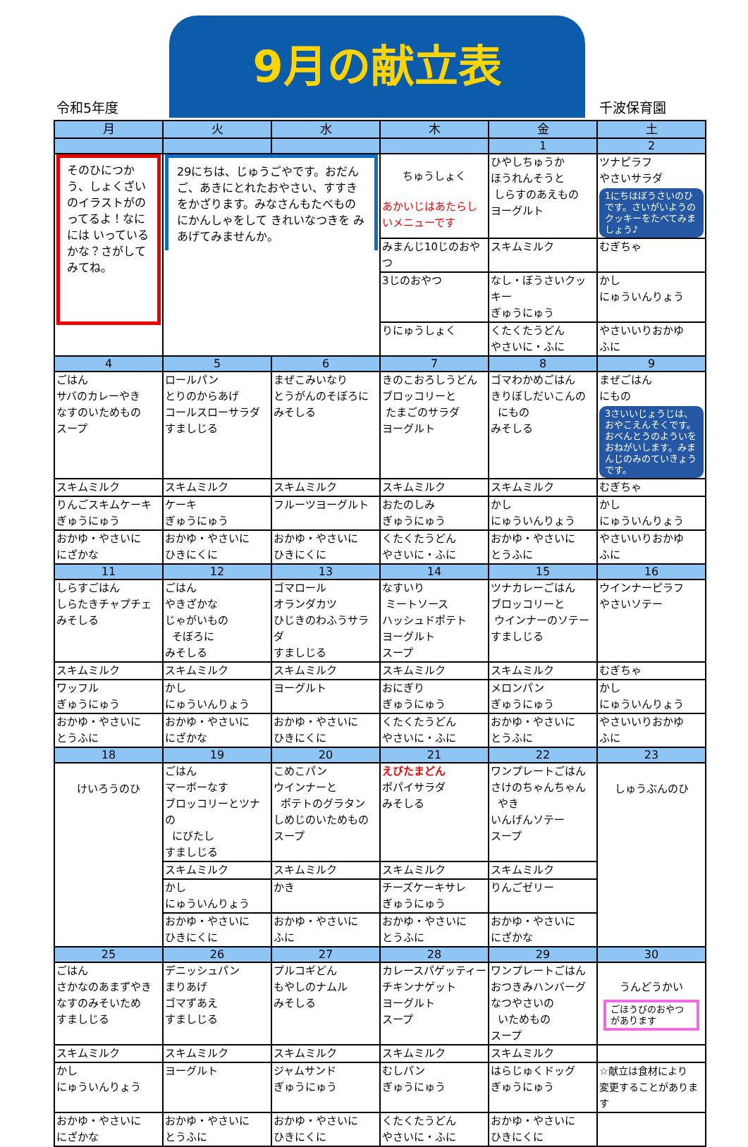令和5年度
9月の献立表
千波保育園
| 月 | 火 | 水 | 木 | 金 | 土 |
| --- | --- | --- | --- | --- | --- |
| | | | | 1 | 2 |
| そのひにつかう、しょくざいのイラストがのってるよ！なにには いっているかな？さがしてみてね。 | 29にちは、じゅうごやです。おだんご、あきにとれたおやさい、すすきをかざります。みなさんもたべものにかんしゃをして きれいなつきを みあげてみませんか。 | | ちゅうしょく あかいじはあたらしいメニューです | ひやしちゅうか ほうれんそうと しらすのあえもの ヨーグルト | ツナピラフ やさいサラダ 1にちはぼうさいのひです。さいがいようのクッキーをたべてみましょう♪ |
| | | | みまんじ10じのおやつ | スキムミルク | むぎちゃ |
| | | | 3じのおやつ | なし・ぼうさいクッキー ぎゅうにゅう | かし にゅういんりょう |
| | | | りにゅうしょく | くたくたうどん やさいに・ふに | やさいいりおかゆ ふに |
| 4 | 5 | 6 | 7 | 8 | 9 |
| ごはん サバのカレーやき なすのいためもの スープ | ロールパン とりのからあげ コールスローサラダ すましじる | まぜこみいなり とうがんのそぼろに みそしる | きのこおろしうどん ブロッコリーと たまごのサラダ ヨーグルト | ゴマわかめごはん きりぼしだいこんの にもの みそしる | まぜごはん にもの 3さいいじょうじは、おやこえんそくです。おべんとうのよういをおねがいします。みまんじのみのていきょうです。 |
| スキムミルク | スキムミルク | スキムミルク | スキムミルク | スキムミルク | むぎちゃ |
| りんごスキムケーキ ぎゅうにゅう | ケーキ ぎゅうにゅう | フルーツヨーグルト | おたのしみ ぎゅうにゅう | かし にゅういんりょう | かし にゅういんりょう |
| おかゆ・やさいに にざかな | おかゆ・やさいに ひきにくに | おかゆ・やさいに ひきにくに | くたくたうどん やさいに・ふに | おかゆ・やさいに とうふに | やさいいりおかゆ ふに |
| 11 | 12 | 13 | 14 | 15 | 16 |
| しらすごはん しらたきチャプチェ みそしる | ごはん やきざかな じゃがいもの そぼろに みそしる | ゴマロール オランダカツ ひじきのわふうサラダ すましじる | なすいり ミートソース ハッシュドポテト ヨーグルト スープ | ツナカレーごはん ブロッコリーと ウインナーのソテー すましじる | ウインナーピラフ やさいソテー |
| スキムミルク | スキムミルク | スキムミルク | スキムミルク | スキムミルク | むぎちゃ |
| ワッフル ぎゅうにゅう | かし にゅういんりょう | ヨーグルト | おにぎり ぎゅうにゅう | メロンパン ぎゅうにゅう | かし にゅういんりょう |
| おかゆ・やさいに とうふに | おかゆ・やさいに にざかな | おかゆ・やさいに ひきにくに | くたくたうどん やさいに・ふに | おかゆ・やさいに とうふに | やさいいりおかゆ ふに |
| 18 | 19 | 20 | 21 | 22 | 23 |
| けいろうのひ | ごはん マーボーなす ブロッコリーとツナの にびたし すましじる | こめこパン ウインナーと ポテトのグラタン しめじのいためもの スープ | えびたまどん ポパイサラダ みそしる | ワンプレートごはん さけのちゃんちゃん やき いんげんソテー スープ | しゅうぶんのひ |
| | スキムミルク | スキムミルク | スキムミルク | スキムミルク | |
| | かし にゅういんりょう | かき | チーズケーキサレ ぎゅうにゅう | りんごゼリー | |
| | おかゆ・やさいに ひきにくに | おかゆ・やさいに ふに | おかゆ・やさいに とうふに | おかゆ・やさいに にざかな | |
| 25 | 26 | 27 | 28 | 29 | 30 |
| ごはん さかなのあまずやき なすのみそいため すましじる | デニッシュパン まりあげ ゴマずあえ すましじる | プルコギどん もやしのナムル みそしる | カレースパゲッティー チキンナゲット ヨーグルト スープ | ワンプレートごはん おつきみハンバーグ なつやさいの いためもの スープ | うんどうかい ごほうびのおやつがあります |
| スキムミルク | スキムミルク | スキムミルク | スキムミルク | スキムミルク | |
| かし にゅういんりょう | ヨーグルト | ジャムサンド ぎゅうにゅう | むしパン ぎゅうにゅう | はらじゅくドッグ ぎゅうにゅう | ☆献立は食材により 変更することがあります |
| おかゆ・やさいに にざかな | おかゆ・やさいに とうふに | おかゆ・やさいに ひきにくに | くたくたうどん やさいに・ふに | おかゆ・やさいに ひきにくに | |